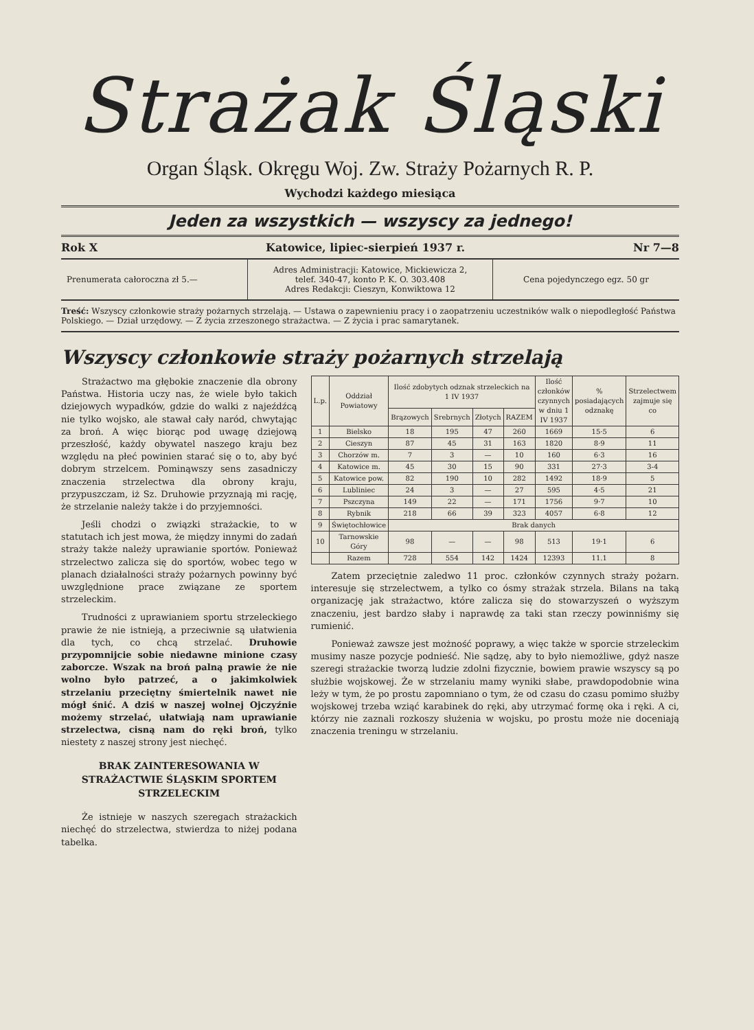Strażak Śląski
Organ Śląsk. Okręgu Woj. Zw. Straży Pożarnych R. P.
Wychodzi każdego miesiąca
Jeden za wszystkich — wszyscy za jednego!
Rok X Katowice, lipiec-sierpień 1937 r. Nr 7—8
Prenumerata całoroczna zł 5.—
Adres Administracji: Katowice, Mickiewicza 2,
telef. 340-47, konto P. K. O. 303.408
Adres Redakcji: Cieszyn, Konwiktowa 12
Cena pojedynczego egz. 50 gr
Treść: Wszyscy członkowie straży pożarnych strzelają. — Ustawa o zapewnieniu pracy i o zaopatrzeniu uczestników walk o niepodległość Państwa Polskiego. — Dział urzędowy. — Z życia zrzeszonego strażactwa. — Z życia i prac samarytanek.
Wszyscy członkowie straży pożarnych strzelają
Strażactwo ma głębokie znaczenie dla obrony Państwa. Historia uczy nas, że wiele było takich dziejowych wypadków, gdzie do walki z najeźdźcą nie tylko wojsko, ale stawał cały naród, chwytając za broń. A więc biorąc pod uwagę dziejową przeszłość, każdy obywatel naszego kraju bez względu na płeć powinien starać się o to, aby być dobrym strzelcem. Pominąwszy sens zasadniczy znaczenia strzelectwa dla obrony kraju, przypuszczam, iż Sz. Druhowie przyznają mi rację, że strzelanie należy także i do przyjemności.
Jeśli chodzi o związki strażackie, to w statutach ich jest mowa, że między innymi do zadań straży także należy uprawianie sportów. Ponieważ strzelectwo zalicza się do sportów, wobec tego w planach działalności straży pożarnych powinny być uwzględnione prace związane ze sportem strzeleckim.
Trudności z uprawianiem sportu strzeleckiego prawie że nie istnieją, a przeciwnie są ułatwienia dla tych, co chcą strzelać. Druhowie przypomnijcie sobie niedawne minione czasy zaborcze. Wszak na broń palną prawie że nie wolno było patrzeć, a o jakimkolwiek strzelaniu przeciętny śmiertelnik nawet nie mógł śnić. A dziś w naszej wolnej Ojczyźnie możemy strzelać, ułatwiają nam uprawianie strzelectwa, cisną nam do ręki broń, tylko niestety z naszej strony jest niechęć.
BRAK ZAINTERESOWANIA W STRAŻACTWIE ŚLĄSKIM SPORTEM STRZELECKIM
Że istnieje w naszych szeregach strażackich niechęć do strzelectwa, stwierdza to niżej podana tabelka.
| L.p. | Oddział Powiatowy | Ilość zdobytych odznak strzeleckich na 1 IV 1937 | | | | Ilość członków czynnych w dniu 1 IV 1937 | % posiadających odznakę | Strzelectwem zajmuje się co |
| --- | --- | --- | --- | --- | --- | --- | --- | --- |
| | | Brązowych | Srebrnych | Złotych | RAZEM | | | |
| 1 | Bielsko | 18 | 195 | 47 | 260 | 1669 | 15·5 | 6 |
| 2 | Cieszyn | 87 | 45 | 31 | 163 | 1820 | 8·9 | 11 |
| 3 | Chorzów m. | 7 | 3 | — | 10 | 160 | 6·3 | 16 |
| 4 | Katowice m. | 45 | 30 | 15 | 90 | 331 | 27·3 | 3-4 |
| 5 | Katowice pow. | 82 | 190 | 10 | 282 | 1492 | 18·9 | 5 |
| 6 | Lubliniec | 24 | 3 | — | 27 | 595 | 4·5 | 21 |
| 7 | Pszczyna | 149 | 22 | — | 171 | 1756 | 9·7 | 10 |
| 8 | Rybnik | 218 | 66 | 39 | 323 | 4057 | 6·8 | 12 |
| 9 | Świętochłowice | Brak danych | | | | | | |
| 10 | Tarnowskie Góry | 98 | — | — | 98 | 513 | 19·1 | 6 |
| | Razem | 728 | 554 | 142 | 1424 | 12393 | 11.1 | 8 |
Zatem przeciętnie zaledwo 11 proc. członków czynnych straży pożarn. interesuje się strzelectwem, a tylko co ósmy strażak strzela. Bilans na taką organizację jak strażactwo, które zalicza się do stowarzyszeń o wyższym znaczeniu, jest bardzo słaby i naprawdę za taki stan rzeczy powinniśmy się rumienić.
Ponieważ zawsze jest możność poprawy, a więc także w sporcie strzeleckim musimy nasze pozycje podnieść. Nie sądzę, aby to było niemożliwe, gdyż nasze szeregi strażackie tworzą ludzie zdolni fizycznie, bowiem prawie wszyscy są po służbie wojskowej. Że w strzelaniu mamy wyniki słabe, prawdopodobnie wina leży w tym, że po prostu zapomniano o tym, że od czasu do czasu pomimo służby wojskowej trzeba wziąć karabinek do ręki, aby utrzymać formę oka i ręki. A ci, którzy nie zaznali rozkoszy służenia w wojsku, po prostu może nie doceniają znaczenia treningu w strzelaniu.